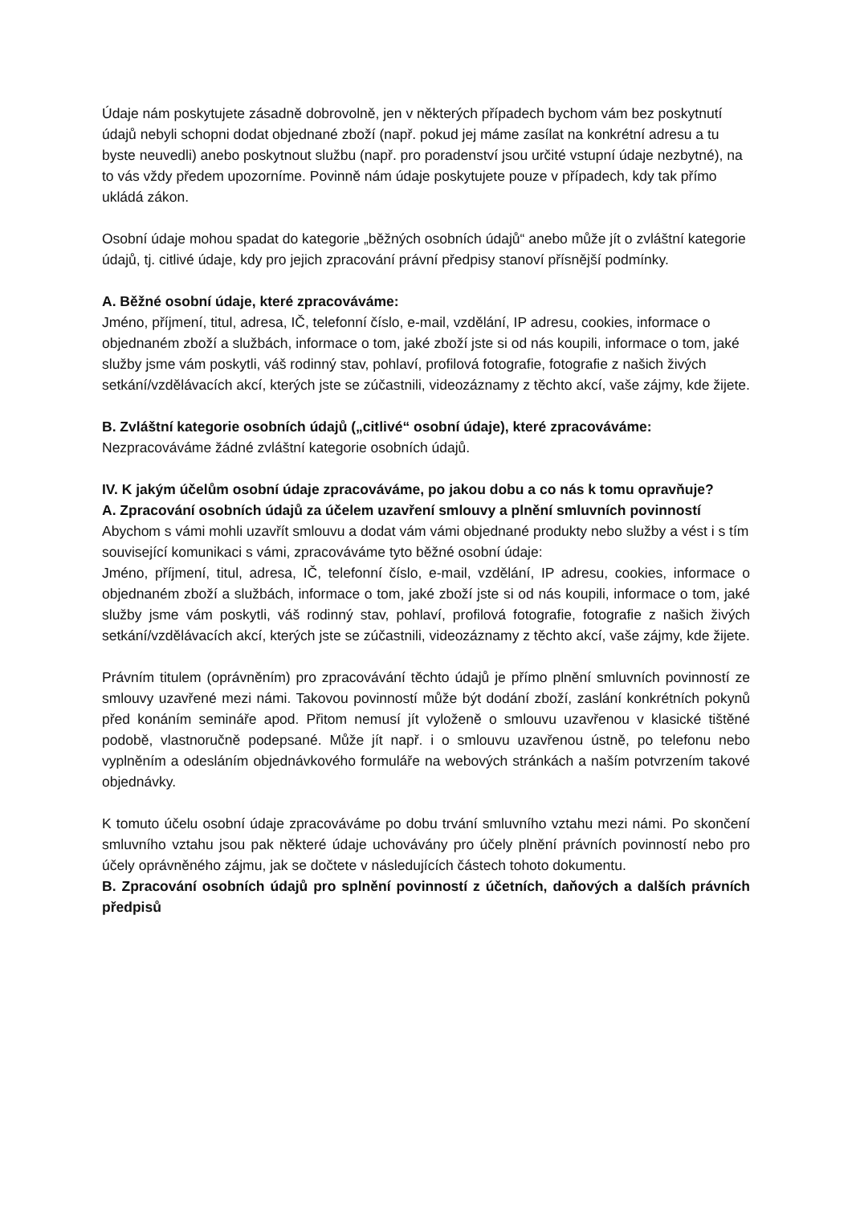Údaje nám poskytujete zásadně dobrovolně, jen v některých případech bychom vám bez poskytnutí údajů nebyli schopni dodat objednané zboží (např. pokud jej máme zasílat na konkrétní adresu a tu byste neuvedli) anebo poskytnout službu (např. pro poradenství jsou určité vstupní údaje nezbytné), na to vás vždy předem upozorníme. Povinně nám údaje poskytujete pouze v případech, kdy tak přímo ukládá zákon.
Osobní údaje mohou spadat do kategorie „běžných osobních údajů“ anebo může jít o zvláštní kategorie údajů, tj. citlivé údaje, kdy pro jejich zpracování právní předpisy stanoví přísnější podmínky.
A. Běžné osobní údaje, které zpracováváme:
Jméno, příjmení, titul, adresa, IČ, telefonní číslo, e-mail, vzdělání, IP adresu, cookies, informace o objednaném zboží a službách, informace o tom, jaké zboží jste si od nás koupili, informace o tom, jaké služby jsme vám poskytli, váš rodinný stav, pohlaví, profilová fotografie, fotografie z našich živých setkání/vzdělávacích akcí, kterých jste se zúčastnili, videozáznamy z těchto akcí, vaše zájmy, kde žijete.
B. Zvláštní kategorie osobních údajů („citlivé“ osobní údaje), které zpracováváme:
Nezpracováváme žádné zvláštní kategorie osobních údajů.
IV. K jakým účelům osobní údaje zpracováváme, po jakou dobu a co nás k tomu opravňuje?
A. Zpracování osobních údajů za účelem uzavření smlouvy a plnění smluvních povinností
Abychom s vámi mohli uzavřít smlouvu a dodat vám vámi objednané produkty nebo služby a vést i s tím související komunikaci s vámi, zpracováváme tyto běžné osobní údaje:
Jméno, příjmení, titul, adresa, IČ, telefonní číslo, e-mail, vzdělání, IP adresu, cookies, informace o objednaném zboží a službách, informace o tom, jaké zboží jste si od nás koupili, informace o tom, jaké služby jsme vám poskytli, váš rodinný stav, pohlaví, profilová fotografie, fotografie z našich živých setkání/vzdělávacích akcí, kterých jste se zúčastnili, videozáznamy z těchto akcí, vaše zájmy, kde žijete.
Právním titulem (oprávněním) pro zpracovávání těchto údajů je přímo plnění smluvních povinností ze smlouvy uzavřené mezi námi. Takovou povinností může být dodání zboží, zaslání konkrétních pokynů před konáním semináře apod. Přitom nemusí jít vyloženě o smlouvu uzavřenou v klasické tištěné podobě, vlastnoručně podepsané. Může jít např. i o smlouvu uzavřenou ústně, po telefonu nebo vyplněním a odesláním objednávkového formuláře na webových stránkách a naším potvrzením takové objednávky.
K tomuto účelu osobní údaje zpracováváme po dobu trvání smluvního vztahu mezi námi. Po skončení smluvního vztahu jsou pak některé údaje uchovávány pro účely plnění právních povinností nebo pro účely oprávněného zájmu, jak se dočtete v následujících částech tohoto dokumentu.
B. Zpracování osobních údajů pro splnění povinností z účetních, daňových a dalších právních předpisů